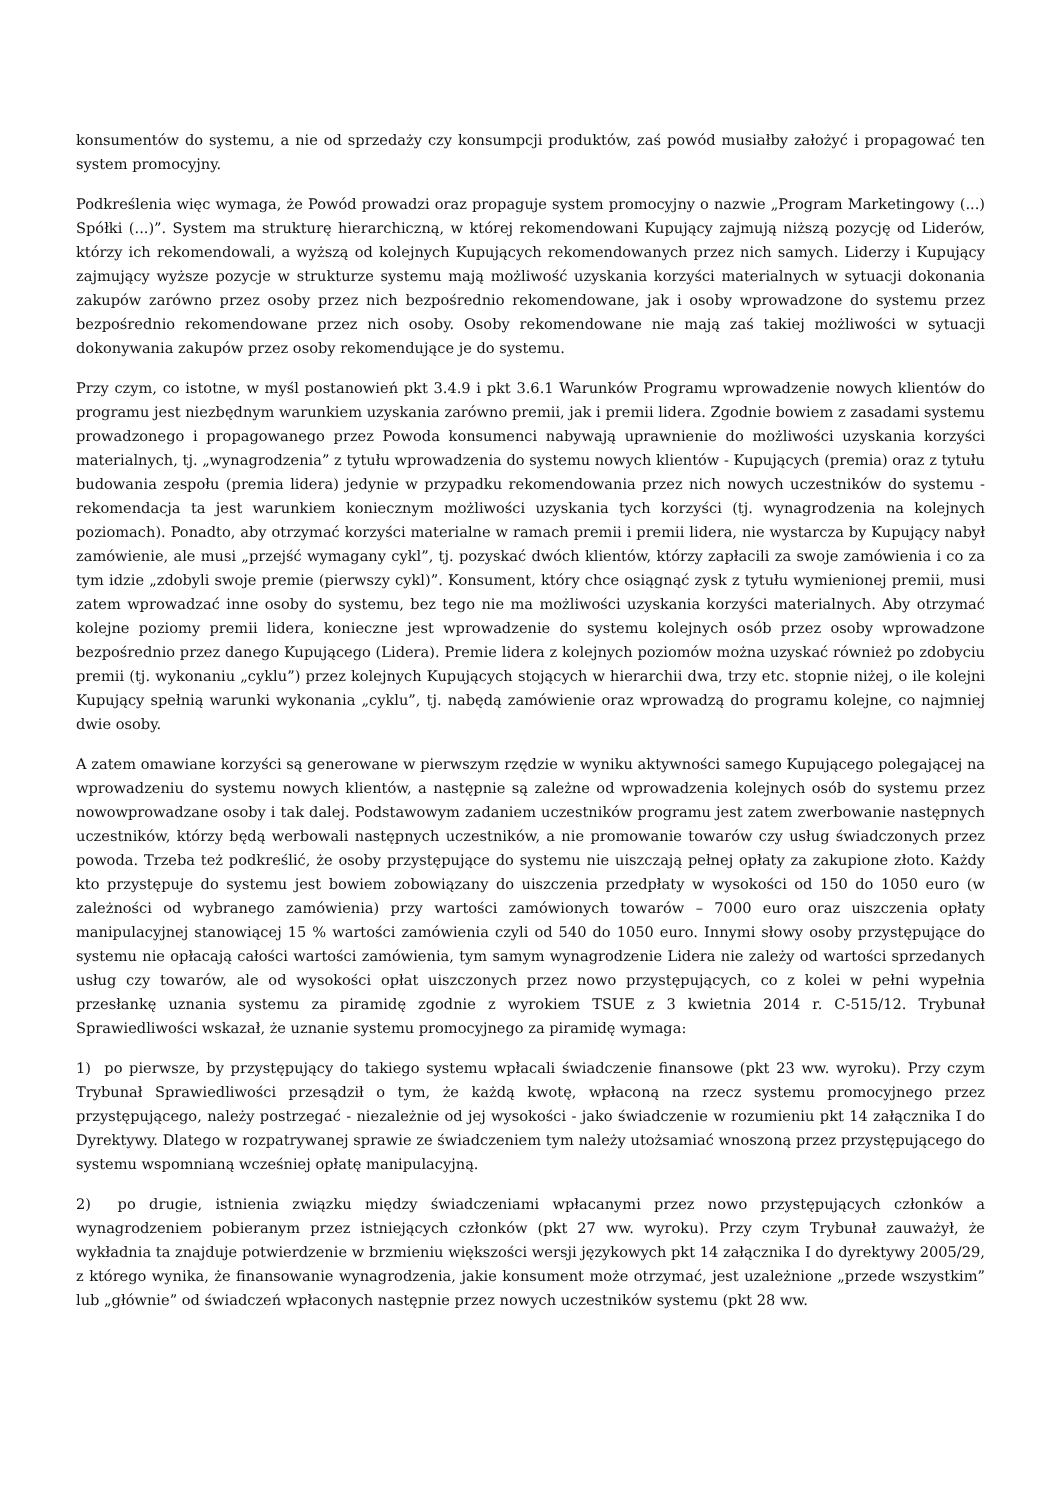konsumentów do systemu, a nie od sprzedaży czy konsumpcji produktów, zaś powód musiałby założyć i propagować ten system promocyjny.
Podkreślenia więc wymaga, że Powód prowadzi oraz propaguje system promocyjny o nazwie „Program Marketingowy (...) Spółki (...)”. System ma strukturę hierarchiczną, w której rekomendowani Kupujący zajmują niższą pozycję od Liderów, którzy ich rekomendowali, a wyższą od kolejnych Kupujących rekomendowanych przez nich samych. Liderzy i Kupujący zajmujący wyższe pozycje w strukturze systemu mają możliwość uzyskania korzyści materialnych w sytuacji dokonania zakupów zarówno przez osoby przez nich bezpośrednio rekomendowane, jak i osoby wprowadzone do systemu przez bezpośrednio rekomendowane przez nich osoby. Osoby rekomendowane nie mają zaś takiej możliwości w sytuacji dokonywania zakupów przez osoby rekomendujące je do systemu.
Przy czym, co istotne, w myśl postanowień pkt 3.4.9 i pkt 3.6.1 Warunków Programu wprowadzenie nowych klientów do programu jest niezbędnym warunkiem uzyskania zarówno premii, jak i premii lidera. Zgodnie bowiem z zasadami systemu prowadzonego i propagowanego przez Powoda konsumenci nabywają uprawnienie do możliwości uzyskania korzyści materialnych, tj. „wynagrodzenia” z tytułu wprowadzenia do systemu nowych klientów - Kupujących (premia) oraz z tytułu budowania zespołu (premia lidera) jedynie w przypadku rekomendowania przez nich nowych uczestników do systemu - rekomendacja ta jest warunkiem koniecznym możliwości uzyskania tych korzyści (tj. wynagrodzenia na kolejnych poziomach). Ponadto, aby otrzymać korzyści materialne w ramach premii i premii lidera, nie wystarcza by Kupujący nabył zamówienie, ale musi „przejść wymagany cykl”, tj. pozyskać dwóch klientów, którzy zapłacili za swoje zamówienia i co za tym idzie „zdobyli swoje premie (pierwszy cykl)”. Konsument, który chce osiągnąć zysk z tytułu wymienionej premii, musi zatem wprowadzać inne osoby do systemu, bez tego nie ma możliwości uzyskania korzyści materialnych. Aby otrzymać kolejne poziomy premii lidera, konieczne jest wprowadzenie do systemu kolejnych osób przez osoby wprowadzone bezpośrednio przez danego Kupującego (Lidera). Premie lidera z kolejnych poziomów można uzyskać również po zdobyciu premii (tj. wykonaniu „cyklu”) przez kolejnych Kupujących stojących w hierarchii dwa, trzy etc. stopnie niżej, o ile kolejni Kupujący spełnią warunki wykonania „cyklu”, tj. nabędą zamówienie oraz wprowadzą do programu kolejne, co najmniej dwie osoby.
A zatem omawiane korzyści są generowane w pierwszym rzędzie w wyniku aktywności samego Kupującego polegającej na wprowadzeniu do systemu nowych klientów, a następnie są zależne od wprowadzenia kolejnych osób do systemu przez nowowprowadzane osoby i tak dalej. Podstawowym zadaniem uczestników programu jest zatem zwerbowanie następnych uczestników, którzy będą werbowali następnych uczestników, a nie promowanie towarów czy usług świadczonych przez powoda. Trzeba też podkreślić, że osoby przystępujące do systemu nie uiszczają pełnej opłaty za zakupione złoto. Każdy kto przystępuje do systemu jest bowiem zobowiązany do uiszczenia przedpłaty w wysokości od 150 do 1050 euro (w zależności od wybranego zamówienia) przy wartości zamówionych towarów – 7000 euro oraz uiszczenia opłaty manipulacyjnej stanowiącej 15 % wartości zamówienia czyli od 540 do 1050 euro. Innymi słowy osoby przystępujące do systemu nie opłacają całości wartości zamówienia, tym samym wynagrodzenie Lidera nie zależy od wartości sprzedanych usług czy towarów, ale od wysokości opłat uiszczonych przez nowo przystępujących, co z kolei w pełni wypełnia przesłankę uznania systemu za piramidę zgodnie z wyrokiem TSUE z 3 kwietnia 2014 r. C-515/12. Trybunał Sprawiedliwości wskazał, że uznanie systemu promocyjnego za piramidę wymaga:
1) po pierwsze, by przystępujący do takiego systemu wpłacali świadczenie finansowe (pkt 23 ww. wyroku). Przy czym Trybunał Sprawiedliwości przesądził o tym, że każdą kwotę, wpłaconą na rzecz systemu promocyjnego przez przystępującego, należy postrzegać - niezależnie od jej wysokości - jako świadczenie w rozumieniu pkt 14 załącznika I do Dyrektywy. Dlatego w rozpatrywanej sprawie ze świadczeniem tym należy utożsamiać wnoszoną przez przystępującego do systemu wspomnianą wcześniej opłatę manipulacyjną.
2) po drugie, istnienia związku między świadczeniami wpłacanymi przez nowo przystępujących członków a wynagrodzeniem pobieranym przez istniejących członków (pkt 27 ww. wyroku). Przy czym Trybunał zauważył, że wykładnia ta znajduje potwierdzenie w brzmieniu większości wersji językowych pkt 14 załącznika I do dyrektywy 2005/29, z którego wynika, że finansowanie wynagrodzenia, jakie konsument może otrzymać, jest uzależnione „przede wszystkim” lub „głównie” od świadczeń wpłaconych następnie przez nowych uczestników systemu (pkt 28 ww.